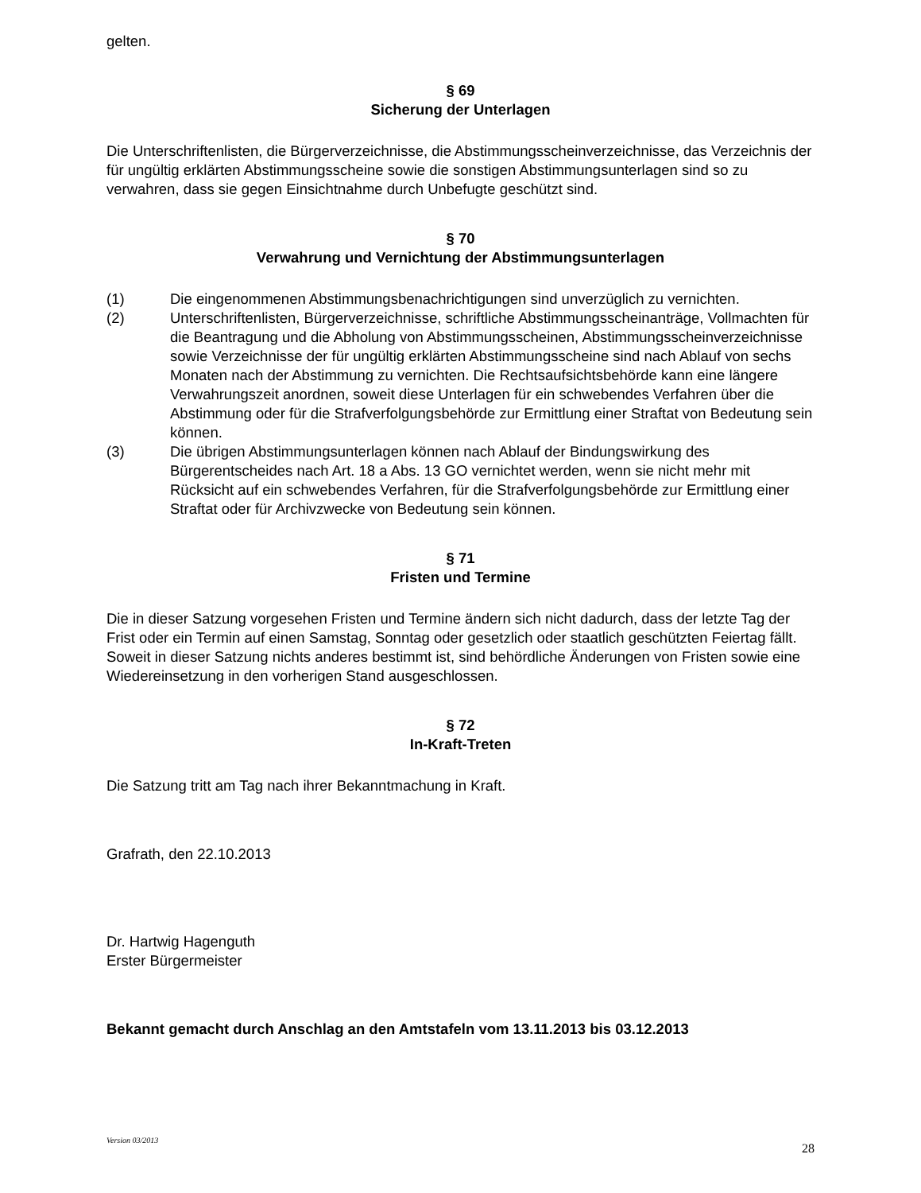gelten.
§ 69
Sicherung der Unterlagen
Die Unterschriftenlisten, die Bürgerverzeichnisse, die Abstimmungsscheinverzeichnisse, das Verzeichnis der für ungültig erklärten Abstimmungsscheine sowie die sonstigen Abstimmungs­unterlagen sind so zu verwahren, dass sie gegen Einsichtnahme durch Unbefugte geschützt sind.
§ 70
Verwahrung und Vernichtung der Abstimmungsunterlagen
(1) Die eingenommenen Abstimmungsbenachrichtigungen sind unverzüglich zu vernichten.
(2) Unterschriftenlisten, Bürgerverzeichnisse, schriftliche Abstimmungsscheinanträge, Vollmachten für die Beantragung und die Abholung von Abstimmungsscheinen, Abstimmungsscheinverzeichnisse sowie Verzeichnisse der für ungültig erklärten Abstimmungsscheine sind nach Ablauf von sechs Monaten nach der Abstimmung zu vernichten. Die Rechtsaufsichtsbehörde kann eine längere Verwahrungszeit anordnen, soweit diese Unterlagen für ein schwebendes Verfahren über die Abstimmung oder für die Strafverfolgungsbehörde zur Ermittlung einer Straftat von Bedeutung sein können.
(3) Die übrigen Abstimmungsunterlagen können nach Ablauf der Bindungswirkung des Bürgerentscheides nach Art. 18 a Abs. 13 GO vernichtet werden, wenn sie nicht mehr mit Rücksicht auf ein schwebendes Verfahren, für die Strafverfolgungsbehörde zur Ermittlung einer Straftat oder für Archivzwecke von Bedeutung sein können.
§ 71
Fristen und Termine
Die in dieser Satzung vorgesehen Fristen und Termine ändern sich nicht dadurch, dass der letzte Tag der Frist oder ein Termin auf einen Samstag, Sonntag oder gesetzlich oder staatlich geschützten Feiertag fällt. Soweit in dieser Satzung nichts anderes bestimmt ist, sind behördliche Änderungen von Fristen sowie eine Wiedereinsetzung in den vorherigen Stand ausgeschlossen.
§ 72
In-Kraft-Treten
Die Satzung tritt am Tag nach ihrer Bekanntmachung in Kraft.
Grafrath, den 22.10.2013
Dr. Hartwig Hagenguth
Erster Bürgermeister
Bekannt gemacht durch Anschlag an den Amtstafeln vom 13.11.2013 bis 03.12.2013
Version 03/2013 28